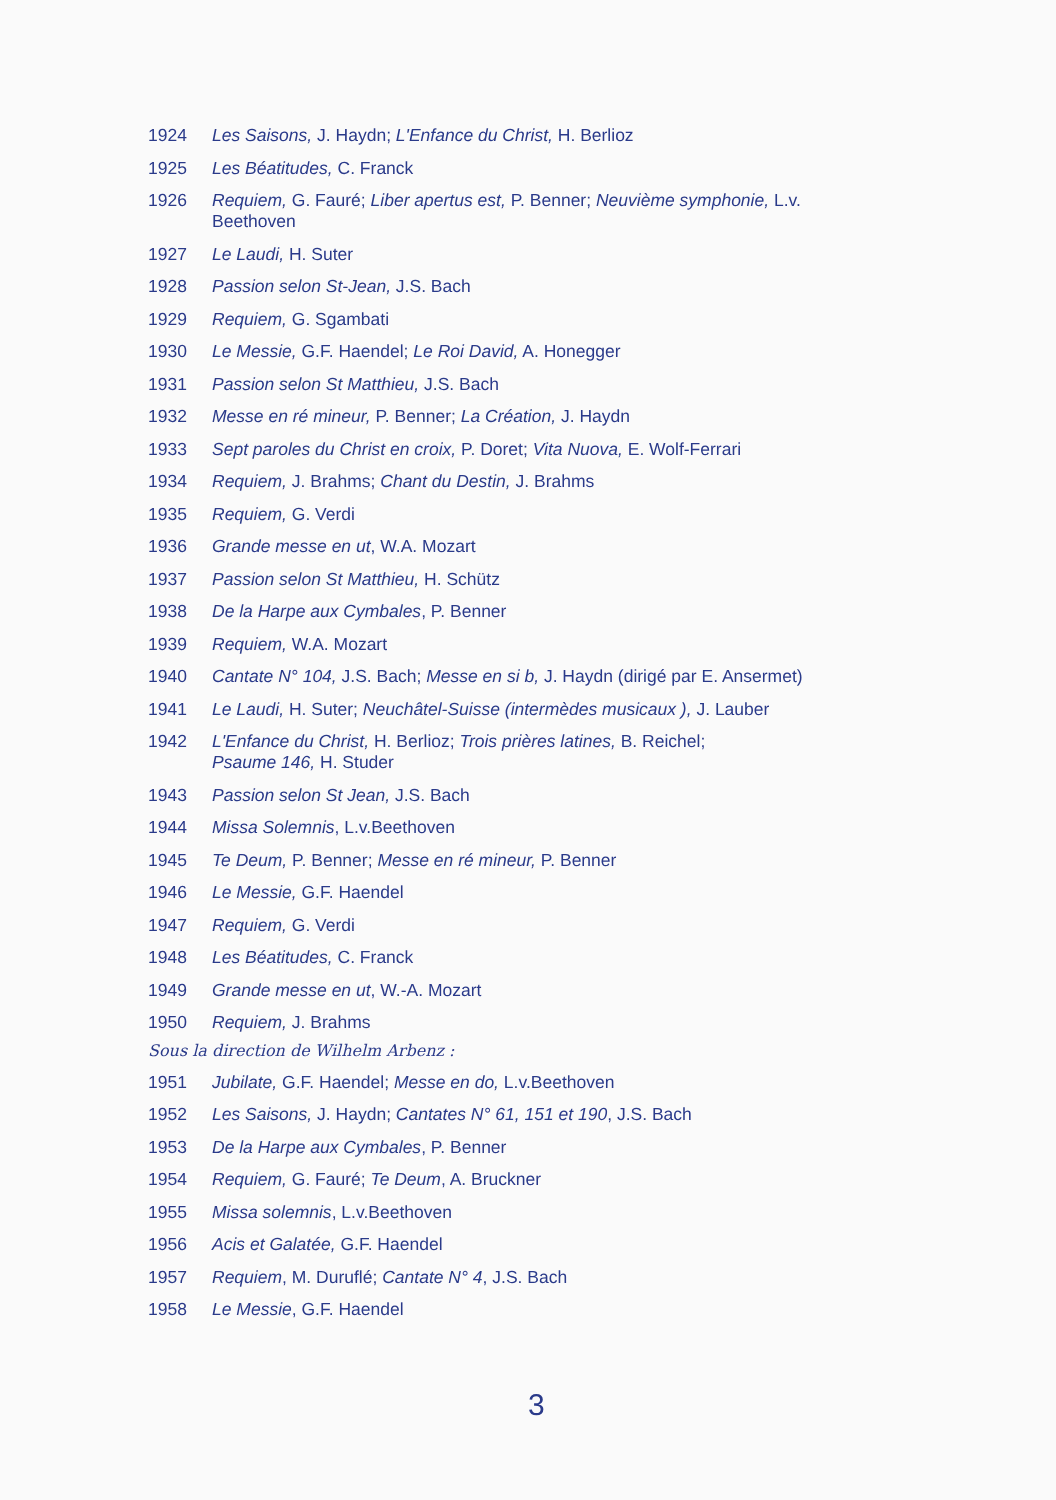1924 Les Saisons, J. Haydn; L'Enfance du Christ, H. Berlioz
1925 Les Béatitudes, C. Franck
1926 Requiem, G. Fauré; Liber apertus est, P. Benner; Neuvième symphonie, L.v. Beethoven
1927 Le Laudi, H. Suter
1928 Passion selon St-Jean, J.S. Bach
1929 Requiem, G. Sgambati
1930 Le Messie, G.F. Haendel; Le Roi David, A. Honegger
1931 Passion selon St Matthieu, J.S. Bach
1932 Messe en ré mineur, P. Benner; La Création, J. Haydn
1933 Sept paroles du Christ en croix, P. Doret; Vita Nuova, E. Wolf-Ferrari
1934 Requiem, J. Brahms; Chant du Destin, J. Brahms
1935 Requiem, G. Verdi
1936 Grande messe en ut, W.A. Mozart
1937 Passion selon St Matthieu, H. Schütz
1938 De la Harpe aux Cymbales, P. Benner
1939 Requiem, W.A. Mozart
1940 Cantate N° 104, J.S. Bach; Messe en si b, J. Haydn (dirigé par E. Ansermet)
1941 Le Laudi, H. Suter; Neuchâtel-Suisse (intermèdes musicaux ), J. Lauber
1942 L'Enfance du Christ, H. Berlioz; Trois prières latines, B. Reichel;
Psaume 146, H. Studer
1943 Passion selon St Jean, J.S. Bach
1944 Missa Solemnis, L.v.Beethoven
1945 Te Deum, P. Benner; Messe en ré mineur, P. Benner
1946 Le Messie, G.F. Haendel
1947 Requiem, G. Verdi
1948 Les Béatitudes, C. Franck
1949 Grande messe en ut, W.-A. Mozart
1950 Requiem, J. Brahms
Sous la direction de Wilhelm Arbenz :
1951 Jubilate, G.F. Haendel; Messe en do, L.v.Beethoven
1952 Les Saisons, J. Haydn; Cantates N° 61, 151 et 190, J.S. Bach
1953 De la Harpe aux Cymbales, P. Benner
1954 Requiem, G. Fauré; Te Deum, A. Bruckner
1955 Missa solemnis, L.v.Beethoven
1956 Acis et Galatée, G.F. Haendel
1957 Requiem, M. Duruflé; Cantate N° 4, J.S. Bach
1958 Le Messie, G.F. Haendel
3